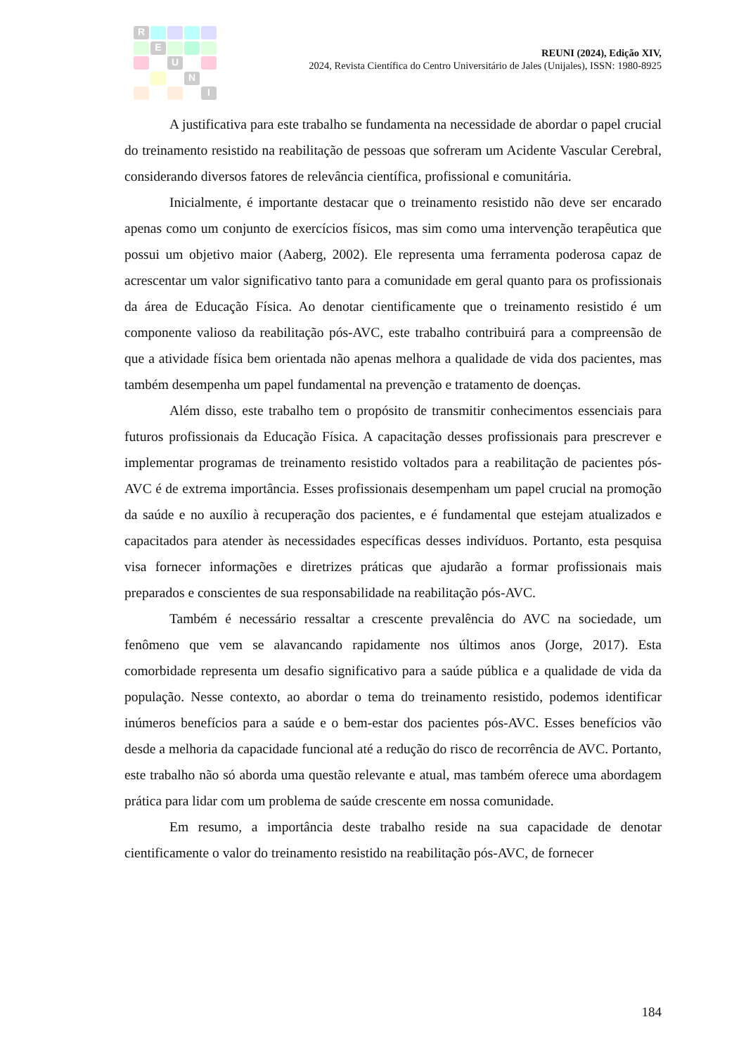R
E
U
N
I
REUNI (2024), Edição XIV,
2024, Revista Científica do Centro Universitário de Jales (Unijales), ISSN: 1980-8925
A justificativa para este trabalho se fundamenta na necessidade de abordar o papel crucial do treinamento resistido na reabilitação de pessoas que sofreram um Acidente Vascular Cerebral, considerando diversos fatores de relevância científica, profissional e comunitária.
Inicialmente, é importante destacar que o treinamento resistido não deve ser encarado apenas como um conjunto de exercícios físicos, mas sim como uma intervenção terapêutica que possui um objetivo maior (Aaberg, 2002). Ele representa uma ferramenta poderosa capaz de acrescentar um valor significativo tanto para a comunidade em geral quanto para os profissionais da área de Educação Física. Ao denotar cientificamente que o treinamento resistido é um componente valioso da reabilitação pós-AVC, este trabalho contribuirá para a compreensão de que a atividade física bem orientada não apenas melhora a qualidade de vida dos pacientes, mas também desempenha um papel fundamental na prevenção e tratamento de doenças.
Além disso, este trabalho tem o propósito de transmitir conhecimentos essenciais para futuros profissionais da Educação Física. A capacitação desses profissionais para prescrever e implementar programas de treinamento resistido voltados para a reabilitação de pacientes pós-AVC é de extrema importância. Esses profissionais desempenham um papel crucial na promoção da saúde e no auxílio à recuperação dos pacientes, e é fundamental que estejam atualizados e capacitados para atender às necessidades específicas desses indivíduos. Portanto, esta pesquisa visa fornecer informações e diretrizes práticas que ajudarão a formar profissionais mais preparados e conscientes de sua responsabilidade na reabilitação pós-AVC.
Também é necessário ressaltar a crescente prevalência do AVC na sociedade, um fenômeno que vem se alavancando rapidamente nos últimos anos (Jorge, 2017). Esta comorbidade representa um desafio significativo para a saúde pública e a qualidade de vida da população. Nesse contexto, ao abordar o tema do treinamento resistido, podemos identificar inúmeros benefícios para a saúde e o bem-estar dos pacientes pós-AVC. Esses benefícios vão desde a melhoria da capacidade funcional até a redução do risco de recorrência de AVC. Portanto, este trabalho não só aborda uma questão relevante e atual, mas também oferece uma abordagem prática para lidar com um problema de saúde crescente em nossa comunidade.
Em resumo, a importância deste trabalho reside na sua capacidade de denotar cientificamente o valor do treinamento resistido na reabilitação pós-AVC, de fornecer
184